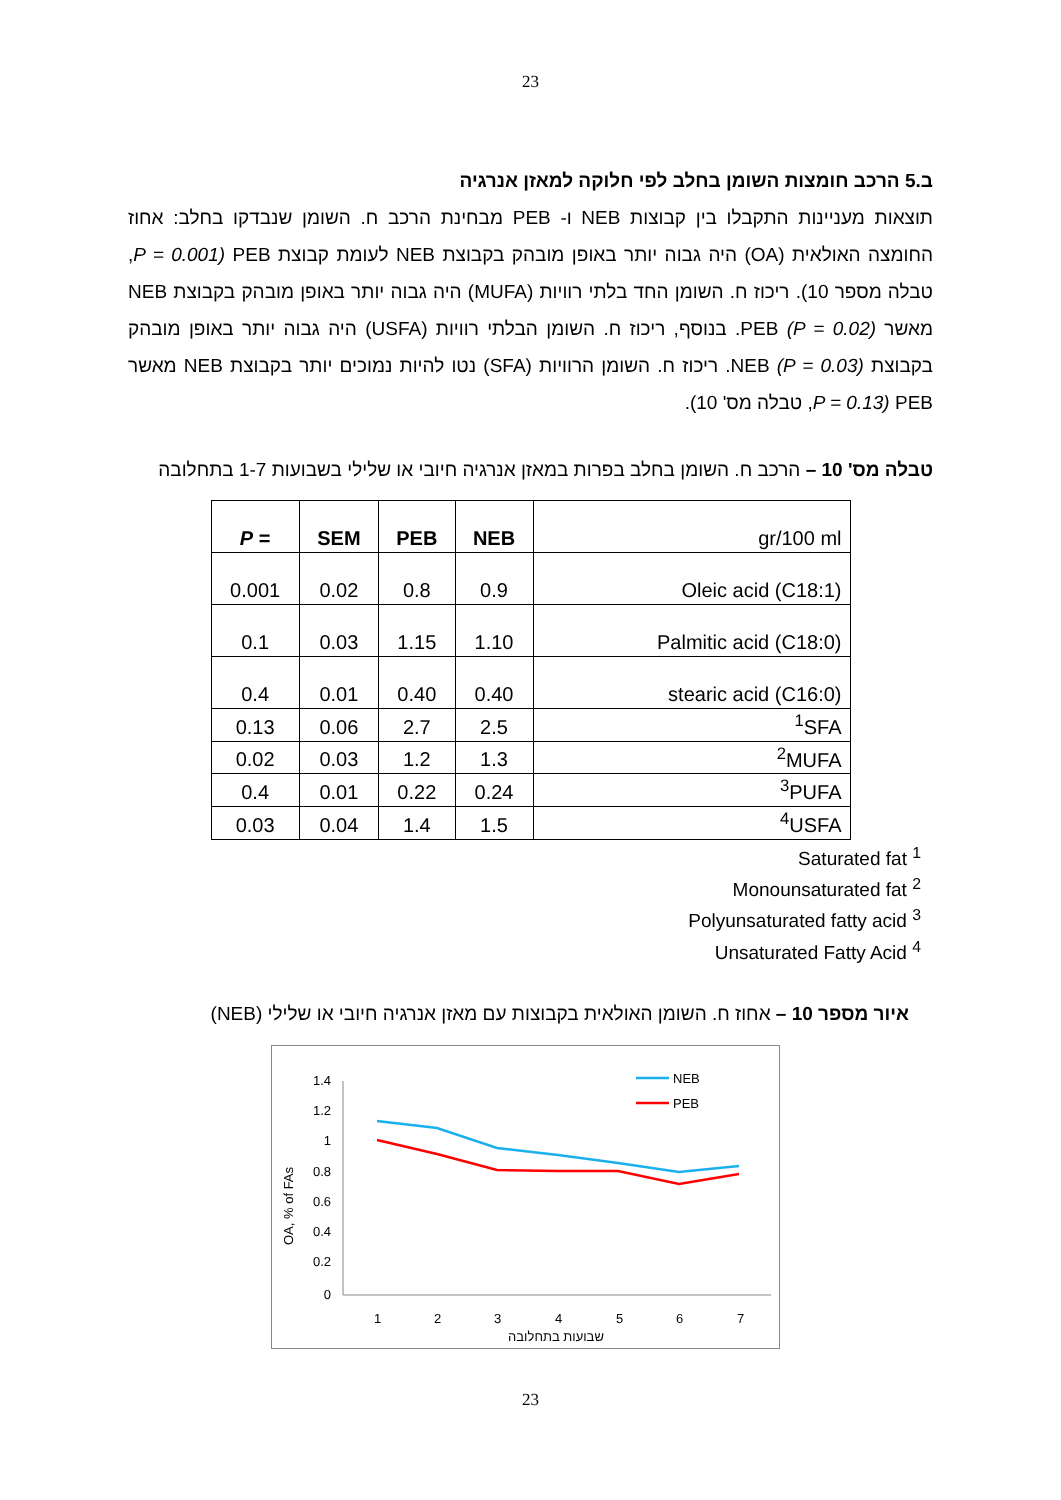23
ב.5 הרכב חומצות השומן בחלב לפי חלוקה למאזן אנרגיה
תוצאות מעניינות התקבלו בין קבוצות NEB ו- PEB מבחינת הרכב ח. השומן שנבדקו בחלב: אחוז החומצה האולאית (OA) היה גבוה יותר באופן מובהק בקבוצת NEB לעומת קבוצת PEB (P = 0.001, טבלה מספר 10). ריכוז ח. השומן החד בלתי רוויות (MUFA) היה גבוה יותר באופן מובהק בקבוצת NEB מאשר PEB (P = 0.02). בנוסף, ריכוז ח. השומן הבלתי רוויות (USFA) היה גבוה יותר באופן מובהק בקבוצת NEB (P = 0.03). ריכוז ח. השומן הרוויות (SFA) נטו להיות נמוכים יותר בקבוצת NEB מאשר PEB (P = 0.13, טבלה מס' 10).
טבלה מס' 10 – הרכב ח. השומן בחלב בפרות במאזן אנרגיה חיובי או שלילי בשבועות 1-7 בתחלובה
| P = | SEM | PEB | NEB | gr/100 ml |
| 0.001 | 0.02 | 0.8 | 0.9 | Oleic acid (C18:1) |
| 0.1 | 0.03 | 1.15 | 1.10 | Palmitic acid (C18:0) |
| 0.4 | 0.01 | 0.40 | 0.40 | stearic acid (C16:0) |
| 0.13 | 0.06 | 2.7 | 2.5 | <sup>1</sup> SFA |
| 0.02 | 0.03 | 1.2 | 1.3 | <sup>2</sup> MUFA |
| 0.4 | 0.01 | 0.22 | 0.24 | <sup>3</sup> PUFA |
| 0.03 | 0.04 | 1.4 | 1.5 | <sup>4</sup> USFA |
Saturated fat <sup>1</sup>
Monounsaturated fat <sup>2</sup>
Polyunsaturated fatty acid <sup>3</sup>
Unsaturated Fatty Acid <sup>4</sup>
איור מספר 10 – אחוז ח. השומן האולאית בקבוצות עם מאזן אנרגיה חיובי או שלילי (NEB)
1.4
1.2
1
0.8
0.6
0.4
0.2
0
1
2
3
4
5
6
7
שבועות בתחלובה
OA, % of FAs
NEB
PEB
23